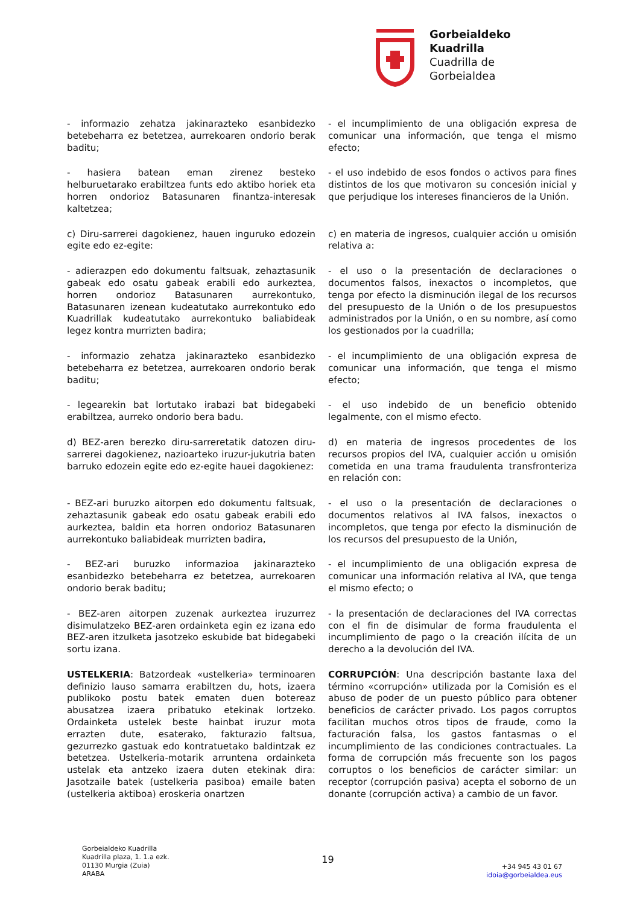Gorbeialdeko
Kuadrilla
Cuadrilla de
Gorbeialdea
- informazio zehatza jakinarazteko esanbidezko betebeharra ez betetzea, aurrekoaren ondorio berak baditu;
- el incumplimiento de una obligación expresa de comunicar una información, que tenga el mismo efecto;
- hasiera batean eman zirenez besteko helburuetarako erabiltzea funts edo aktibo horiek eta horren ondorioz Batasunaren finantza-interesak kaltetzea;
- el uso indebido de esos fondos o activos para fines distintos de los que motivaron su concesión inicial y que perjudique los intereses financieros de la Unión.
c) Diru-sarrerei dagokienez, hauen inguruko edozein egite edo ez-egite:
c) en materia de ingresos, cualquier acción u omisión relativa a:
- adierazpen edo dokumentu faltsuak, zehaztasunik gabeak edo osatu gabeak erabili edo aurkeztea, horren ondorioz Batasunaren aurrekontuko, Batasunaren izenean kudeatutako aurrekontuko edo Kuadrillak kudeatutako aurrekontuko baliabideak legez kontra murrizten badira;
- el uso o la presentación de declaraciones o documentos falsos, inexactos o incompletos, que tenga por efecto la disminución ilegal de los recursos del presupuesto de la Unión o de los presupuestos administrados por la Unión, o en su nombre, así como los gestionados por la cuadrilla;
- informazio zehatza jakinarazteko esanbidezko betebeharra ez betetzea, aurrekoaren ondorio berak baditu;
- el incumplimiento de una obligación expresa de comunicar una información, que tenga el mismo efecto;
- legearekin bat lortutako irabazi bat bidegabeki erabiltzea, aurreko ondorio bera badu.
- el uso indebido de un beneficio obtenido legalmente, con el mismo efecto.
d) BEZ-aren berezko diru-sarreretatik datozen diru-sarrerei dagokienez, nazioarteko iruzur-jukutria baten barruko edozein egite edo ez-egite hauei dagokienez:
d) en materia de ingresos procedentes de los recursos propios del IVA, cualquier acción u omisión cometida en una trama fraudulenta transfronteriza en relación con:
- BEZ-ari buruzko aitorpen edo dokumentu faltsuak, zehaztasunik gabeak edo osatu gabeak erabili edo aurkeztea, baldin eta horren ondorioz Batasunaren aurrekontuko baliabideak murrizten badira,
- el uso o la presentación de declaraciones o documentos relativos al IVA falsos, inexactos o incompletos, que tenga por efecto la disminución de los recursos del presupuesto de la Unión,
- BEZ-ari buruzko informazioa jakinarazteko esanbidezko betebeharra ez betetzea, aurrekoaren ondorio berak baditu;
- el incumplimiento de una obligación expresa de comunicar una información relativa al IVA, que tenga el mismo efecto; o
- BEZ-aren aitorpen zuzenak aurkeztea iruzurrez disimulatzeko BEZ-aren ordainketa egin ez izana edo BEZ-aren itzulketa jasotzeko eskubide bat bidegabeki sortu izana.
- la presentación de declaraciones del IVA correctas con el fin de disimular de forma fraudulenta el incumplimiento de pago o la creación ilícita de un derecho a la devolución del IVA.
USTELKERIA: Batzordeak «ustelkeria» terminoaren definizio lauso samarra erabiltzen du, hots, izaera publikoko postu batek ematen duen botereaz abusatzea izaera pribatuko etekinak lortzeko. Ordainketa ustelek beste hainbat iruzur mota errazten dute, esaterako, fakturazio faltsua, gezurrezko gastuak edo kontratuetako baldintzak ez betetzea. Ustelkeria-motarik arruntena ordainketa ustelak eta antzeko izaera duten etekinak dira: Jasotzaile batek (ustelkeria pasiboa) emaile baten (ustelkeria aktiboa) eroskeria onartzen
CORRUPCIÓN: Una descripción bastante laxa del término «corrupción» utilizada por la Comisión es el abuso de poder de un puesto público para obtener beneficios de carácter privado. Los pagos corruptos facilitan muchos otros tipos de fraude, como la facturación falsa, los gastos fantasmas o el incumplimiento de las condiciones contractuales. La forma de corrupción más frecuente son los pagos corruptos o los beneficios de carácter similar: un receptor (corrupción pasiva) acepta el soborno de un donante (corrupción activa) a cambio de un favor.
Gorbeialdeko Kuadrilla
Kuadrilla plaza, 1. 1.a ezk.
01130 Murgia (Zuia)
ARABA
19
+34 945 43 01 67
idoia@gorbeialdea.eus